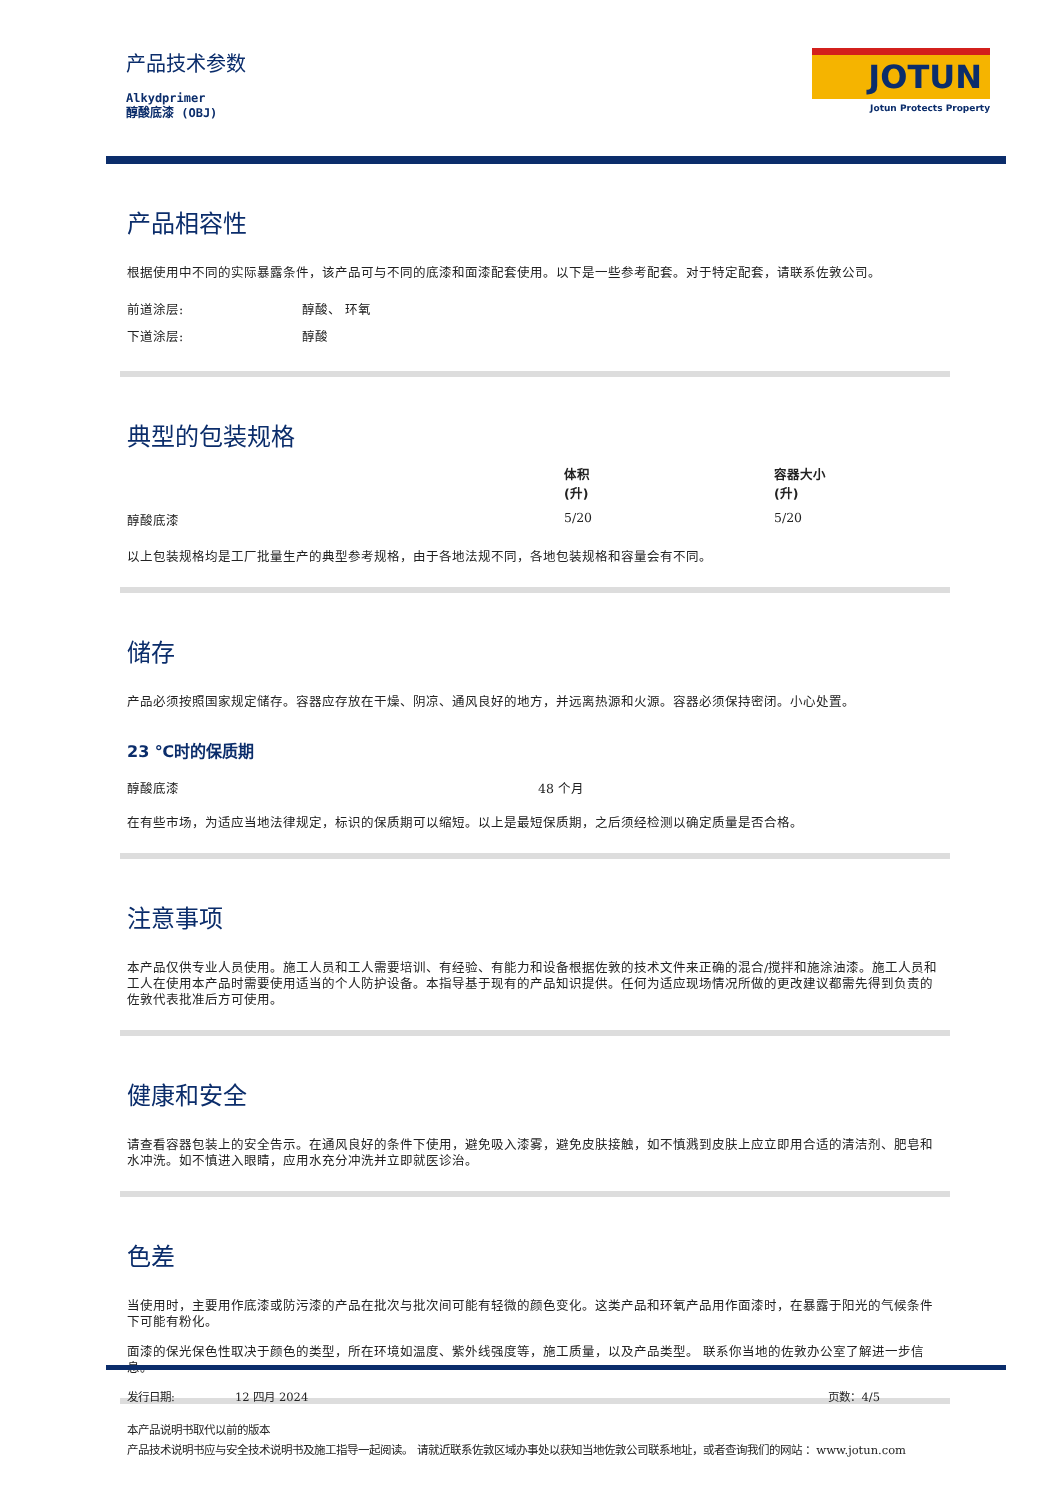产品技术参数
Alkydprimer
醇酸底漆 (OBJ)
JOTUN
Jotun Protects Property
产品相容性
根据使用中不同的实际暴露条件，该产品可与不同的底漆和面漆配套使用。以下是一些参考配套。对于特定配套，请联系佐敦公司。
| 前道涂层: | 醇酸、 环氧 |
| 下道涂层: | 醇酸 |
典型的包装规格
| | 体积 (升) | 容器大小 (升) |
| --- | --- | --- |
| 醇酸底漆 | 5/20 | 5/20 |
以上包装规格均是工厂批量生产的典型参考规格，由于各地法规不同，各地包装规格和容量会有不同。
储存
产品必须按照国家规定储存。容器应存放在干燥、阴凉、通风良好的地方，并远离热源和火源。容器必须保持密闭。小心处置。
23 ℃时的保质期
| 醇酸底漆 | 48 个月 |
在有些市场，为适应当地法律规定，标识的保质期可以缩短。以上是最短保质期，之后须经检测以确定质量是否合格。
注意事项
本产品仅供专业人员使用。施工人员和工人需要培训、有经验、有能力和设备根据佐敦的技术文件来正确的混合/搅拌和施涂油漆。施工人员和工人在使用本产品时需要使用适当的个人防护设备。本指导基于现有的产品知识提供。任何为适应现场情况所做的更改建议都需先得到负责的佐敦代表批准后方可使用。
健康和安全
请查看容器包装上的安全告示。在通风良好的条件下使用，避免吸入漆雾，避免皮肤接触，如不慎溅到皮肤上应立即用合适的清洁剂、肥皂和水冲洗。如不慎进入眼睛，应用水充分冲洗并立即就医诊治。
色差
当使用时，主要用作底漆或防污漆的产品在批次与批次间可能有轻微的颜色变化。这类产品和环氧产品用作面漆时，在暴露于阳光的气候条件下可能有粉化。
面漆的保光保色性取决于颜色的类型，所在环境如温度、紫外线强度等，施工质量，以及产品类型。 联系你当地的佐敦办公室了解进一步信息。
| 发行日期: | 12 四月 2024 | 页数：4/5 |
本产品说明书取代以前的版本
产品技术说明书应与安全技术说明书及施工指导一起阅读。 请就近联系佐敦区域办事处以获知当地佐敦公司联系地址，或者查询我们的网站 ：www.jotun.com